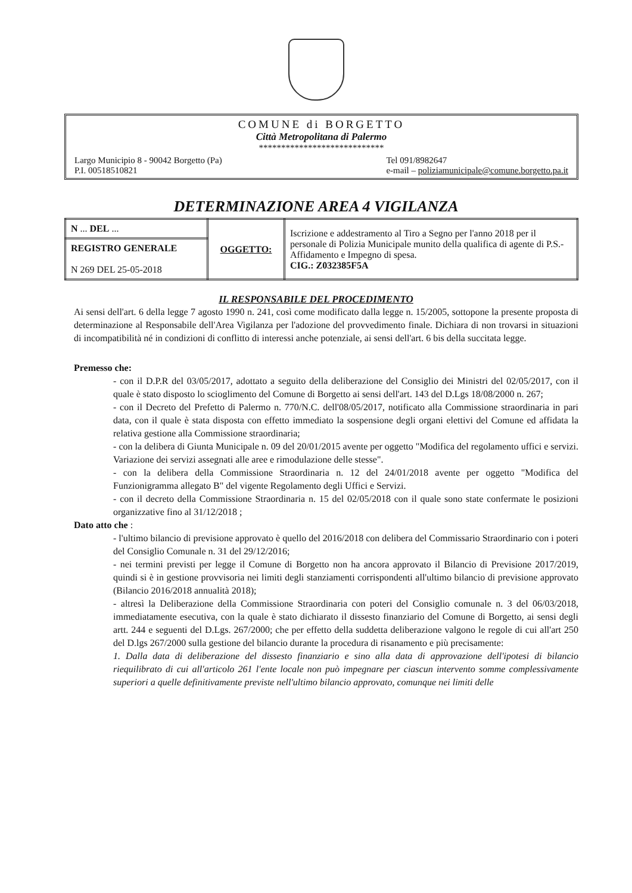COMUNE di BORGETTO
Città Metropolitana di Palermo
****************************
Largo Municipio 8 - 90042 Borgetto (Pa)
P.I. 00518510821
Tel 091/8982647
e-mail – poliziamunicipale@comune.borgetto.pa.it
DETERMINAZIONE AREA 4 VIGILANZA
| N ... DEL ... | OGGETTO: | Iscrizione e addestramento al Tiro a Segno per l'anno 2018 per il personale di Polizia Municipale munito della qualifica di agente di P.S.- Affidamento e Impegno di spesa. CIG.: Z032385F5A |
| REGISTRO GENERALE N 269 DEL 25-05-2018 | | |
IL RESPONSABILE DEL PROCEDIMENTO
Ai sensi dell'art. 6 della legge 7 agosto 1990 n. 241, così come modificato dalla legge n. 15/2005, sottopone la presente proposta di determinazione al Responsabile dell'Area Vigilanza per l'adozione del provvedimento finale. Dichiara di non trovarsi in situazioni di incompatibilità né in condizioni di conflitto di interessi anche potenziale, ai sensi dell'art. 6 bis della succitata legge.
Premesso che:
- con il D.P.R del 03/05/2017, adottato a seguito della deliberazione del Consiglio dei Ministri del 02/05/2017, con il quale è stato disposto lo scioglimento del Comune di Borgetto ai sensi dell'art. 143 del D.Lgs 18/08/2000 n. 267;
- con il Decreto del Prefetto di Palermo n. 770/N.C. dell'08/05/2017, notificato alla Commissione straordinaria in pari data, con il quale è stata disposta con effetto immediato la sospensione degli organi elettivi del Comune ed affidata la relativa gestione alla Commissione straordinaria;
- con la delibera di Giunta Municipale n. 09 del 20/01/2015 avente per oggetto "Modifica del regolamento uffici e servizi. Variazione dei servizi assegnati alle aree e rimodulazione delle stesse".
- con la delibera della Commissione Straordinaria n. 12 del 24/01/2018 avente per oggetto "Modifica del Funzionigramma allegato B" del vigente Regolamento degli Uffici e Servizi.
- con il decreto della Commissione Straordinaria n. 15 del 02/05/2018 con il quale sono state confermate le posizioni organizzative fino al 31/12/2018 ;
Dato atto che :
- l'ultimo bilancio di previsione approvato è quello del 2016/2018 con delibera del Commissario Straordinario con i poteri del Consiglio Comunale n. 31 del 29/12/2016;
- nei termini previsti per legge il Comune di Borgetto non ha ancora approvato il Bilancio di Previsione 2017/2019, quindi si è in gestione provvisoria nei limiti degli stanziamenti corrispondenti all'ultimo bilancio di previsione approvato (Bilancio 2016/2018 annualità 2018);
- altresì la Deliberazione della Commissione Straordinaria con poteri del Consiglio comunale n. 3 del 06/03/2018, immediatamente esecutiva, con la quale è stato dichiarato il dissesto finanziario del Comune di Borgetto, ai sensi degli artt. 244 e seguenti del D.Lgs. 267/2000; che per effetto della suddetta deliberazione valgono le regole di cui all'art 250 del D.lgs 267/2000 sulla gestione del bilancio durante la procedura di risanamento e più precisamente:
1. Dalla data di deliberazione del dissesto finanziario e sino alla data di approvazione dell'ipotesi di bilancio riequilibrato di cui all'articolo 261 l'ente locale non può impegnare per ciascun intervento somme complessivamente superiori a quelle definitivamente previste nell'ultimo bilancio approvato, comunque nei limiti delle